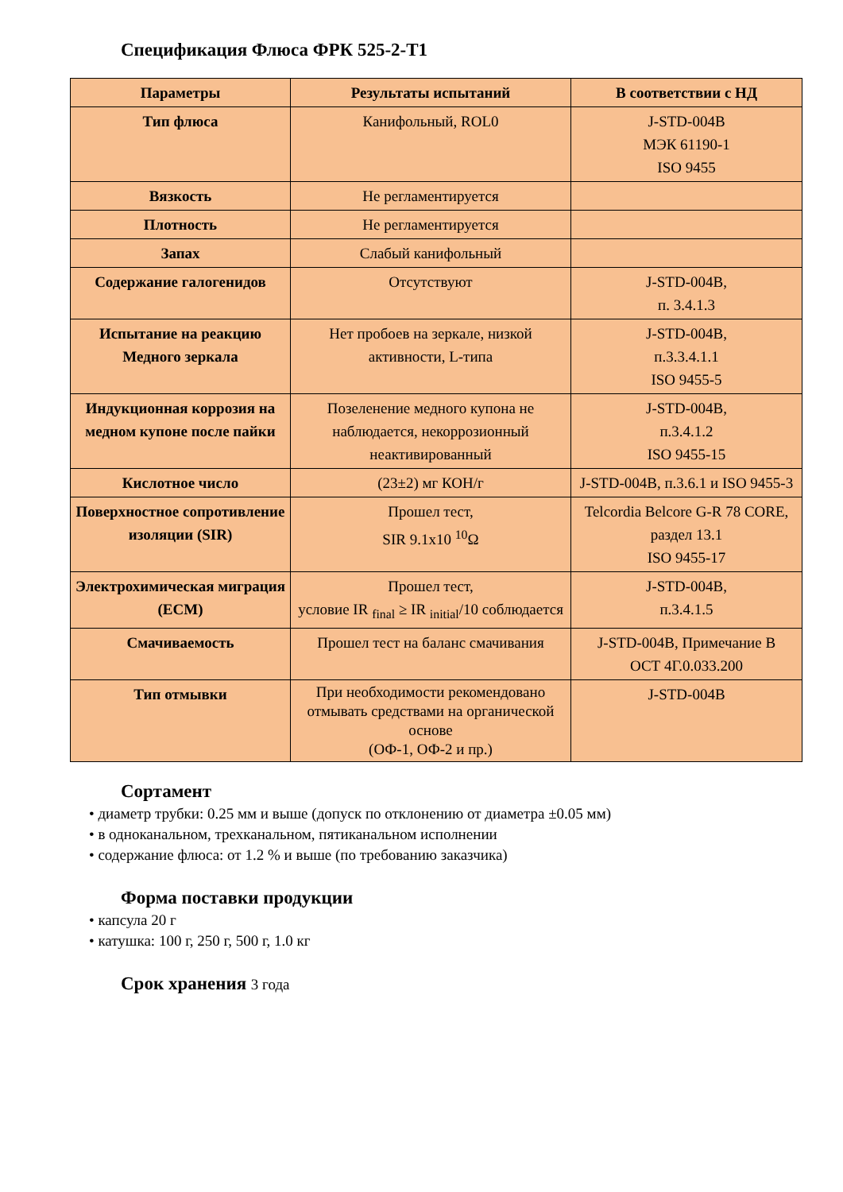Спецификация Флюса ФРК 525-2-Т1
| Параметры | Результаты испытаний | В соответствии с НД |
| --- | --- | --- |
| Тип флюса | Канифольный, ROL0 | J-STD-004B МЭК 61190-1 ISO 9455 |
| Вязкость | Не регламентируется | |
| Плотность | Не регламентируется | |
| Запах | Слабый канифольный | |
| Содержание галогенидов | Отсутствуют | J-STD-004B, п. 3.4.1.3 |
| Испытание на реакцию Медного зеркала | Нет пробоев на зеркале, низкой активности, L-типа | J-STD-004B, п.3.3.4.1.1 ISO 9455-5 |
| Индукционная коррозия на медном купоне после пайки | Позеленение медного купона не наблюдается, некоррозионный неактивированный | J-STD-004B, п.3.4.1.2 ISO 9455-15 |
| Кислотное число | (23±2) мг КОН/г | J-STD-004B, п.3.6.1 и ISO 9455-3 |
| Поверхностное сопротивление изоляции (SIR) | Прошел тест, SIR 9.1x10 <sup>10</sup>Ω | Telcordia Belcore G-R 78 CORE, раздел 13.1 ISO 9455-17 |
| Электрохимическая миграция (ECM) | Прошел тест, условие IR <sub>final</sub> ≥ IR <sub>initial</sub>/10 соблюдается | J-STD-004B, п.3.4.1.5 |
| Смачиваемость | Прошел тест на баланс смачивания | J-STD-004B, Примечание B ОСТ 4Г.0.033.200 |
| Тип отмывки | При необходимости рекомендовано отмывать средствами на органической основе (ОФ-1, ОФ-2 и пр.) | J-STD-004B |
Сортамент
• диаметр трубки: 0.25 мм и выше (допуск по отклонению от диаметра ±0.05 мм)
• в одноканальном, трехканальном, пятиканальном исполнении
• содержание флюса: от 1.2 % и выше (по требованию заказчика)
Форма поставки продукции
• капсула 20 г
• катушка: 100 г, 250 г, 500 г, 1.0 кг
Срок хранения 3 года